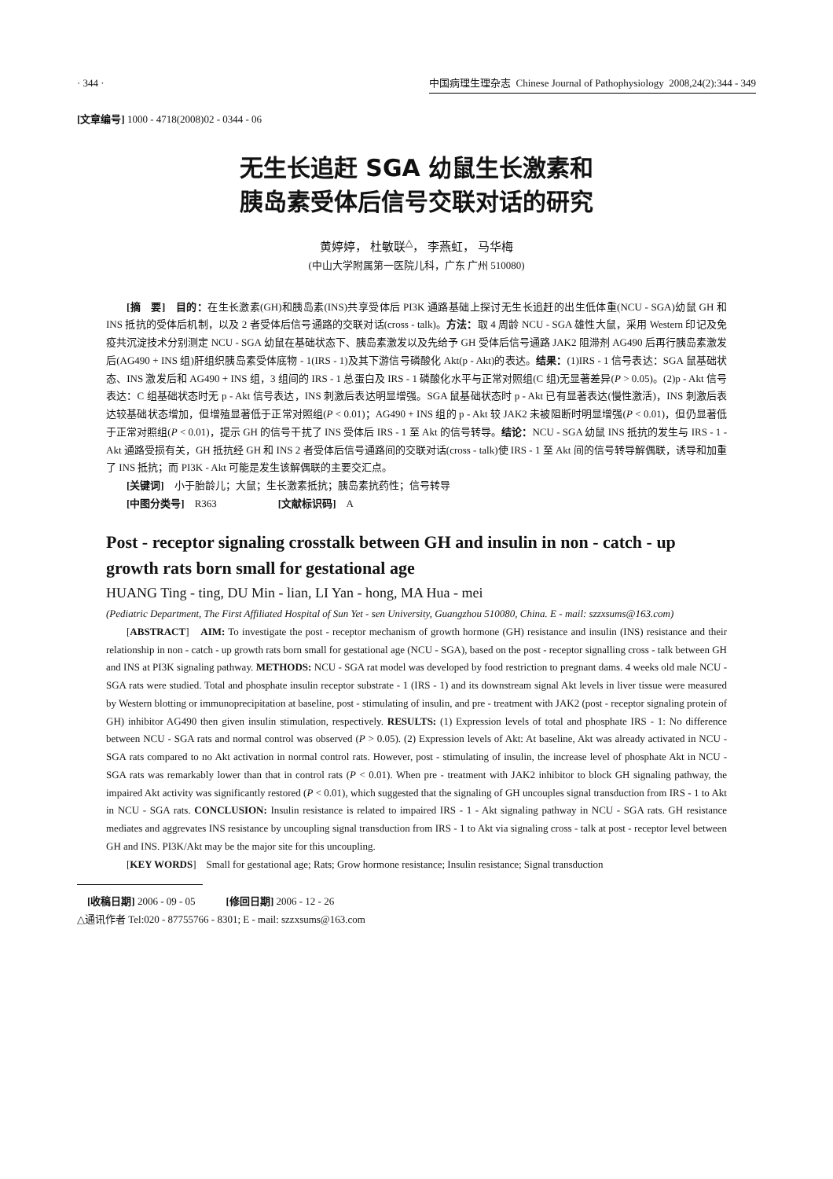· 344 · 中国病理生理杂志 Chinese Journal of Pathophysiology 2008,24(2):344 - 349
[文章编号] 1000 - 4718(2008)02 - 0344 - 06
无生长追赶 SGA 幼鼠生长激素和
胰岛素受体后信号交联对话的研究
黄婷婷， 杜敏联<sup>△</sup>， 李燕虹， 马华梅
(中山大学附属第一医院儿科，广东 广州 510080)
[摘　要]　目的：在生长激素(GH)和胰岛素(INS)共享受体后 PI3K 通路基础上探讨无生长追赶的出生低体重(NCU - SGA)幼鼠 GH 和 INS 抵抗的受体后机制，以及 2 者受体后信号通路的交联对话(cross - talk)。方法：取 4 周龄 NCU - SGA 雄性大鼠，采用 Western 印记及免疫共沉淀技术分别测定 NCU - SGA 幼鼠在基础状态下、胰岛素激发以及先给予 GH 受体后信号通路 JAK2 阻滞剂 AG490 后再行胰岛素激发后(AG490 + INS 组)肝组织胰岛素受体底物 - 1(IRS - 1)及其下游信号磷酸化 Akt(p - Akt)的表达。结果：(1)IRS - 1 信号表达：SGA 鼠基础状态、INS 激发后和 AG490 + INS 组，3 组间的 IRS - 1 总蛋白及 IRS - 1 磷酸化水平与正常对照组(C 组)无显著差异(P > 0.05)。(2)p - Akt 信号表达：C 组基础状态时无 p - Akt 信号表达，INS 刺激后表达明显增强。SGA 鼠基础状态时 p - Akt 已有显著表达(慢性激活)，INS 刺激后表达较基础状态增加，但增殖显著低于正常对照组(P < 0.01)；AG490 + INS 组的 p - Akt 较 JAK2 未被阻断时明显增强(P < 0.01)，但仍显著低于正常对照组(P < 0.01)，提示 GH 的信号干扰了 INS 受体后 IRS - 1 至 Akt 的信号转导。结论：NCU - SGA 幼鼠 INS 抵抗的发生与 IRS - 1 - Akt 通路受损有关，GH 抵抗经 GH 和 INS 2 者受体后信号通路间的交联对话(cross - talk)使 IRS - 1 至 Akt 间的信号转导解偶联，诱导和加重了 INS 抵抗；而 PI3K - Akt 可能是发生该解偶联的主要交汇点。
[关键词]　小于胎龄儿；大鼠；生长激素抵抗；胰岛素抗药性；信号转导
[中图分类号]　R363　　　　　　[文献标识码]　A
Post - receptor signaling crosstalk between GH and insulin in non - catch - up growth rats born small for gestational age
HUANG Ting - ting, DU Min - lian, LI Yan - hong, MA Hua - mei
(Pediatric Department, The First Affiliated Hospital of Sun Yet - sen University, Guangzhou 510080, China. E - mail: szzxsums@163.com)
[ABSTRACT]　AIM: To investigate the post - receptor mechanism of growth hormone (GH) resistance and insulin (INS) resistance and their relationship in non - catch - up growth rats born small for gestational age (NCU - SGA), based on the post - receptor signalling cross - talk between GH and INS at PI3K signaling pathway. METHODS: NCU - SGA rat model was developed by food restriction to pregnant dams. 4 weeks old male NCU - SGA rats were studied. Total and phosphate insulin receptor substrate - 1 (IRS - 1) and its downstream signal Akt levels in liver tissue were measured by Western blotting or immunoprecipitation at baseline, post - stimulating of insulin, and pre - treatment with JAK2 (post - receptor signaling protein of GH) inhibitor AG490 then given insulin stimulation, respectively. RESULTS: (1) Expression levels of total and phosphate IRS - 1: No difference between NCU - SGA rats and normal control was observed (P > 0.05). (2) Expression levels of Akt: At baseline, Akt was already activated in NCU - SGA rats compared to no Akt activation in normal control rats. However, post - stimulating of insulin, the increase level of phosphate Akt in NCU - SGA rats was remarkably lower than that in control rats (P < 0.01). When pre - treatment with JAK2 inhibitor to block GH signaling pathway, the impaired Akt activity was significantly restored (P < 0.01), which suggested that the signaling of GH uncouples signal transduction from IRS - 1 to Akt in NCU - SGA rats. CONCLUSION: Insulin resistance is related to impaired IRS - 1 - Akt signaling pathway in NCU - SGA rats. GH resistance mediates and aggrevates INS resistance by uncoupling signal transduction from IRS - 1 to Akt via signaling cross - talk at post - receptor level between GH and INS. PI3K/Akt may be the major site for this uncoupling.
[KEY WORDS]　Small for gestational age; Rats; Grow hormone resistance; Insulin resistance; Signal transduction
　[收稿日期] 2006 - 09 - 05　　　[修回日期] 2006 - 12 - 26
△通讯作者 Tel:020 - 87755766 - 8301; E - mail: szzxsums@163.com